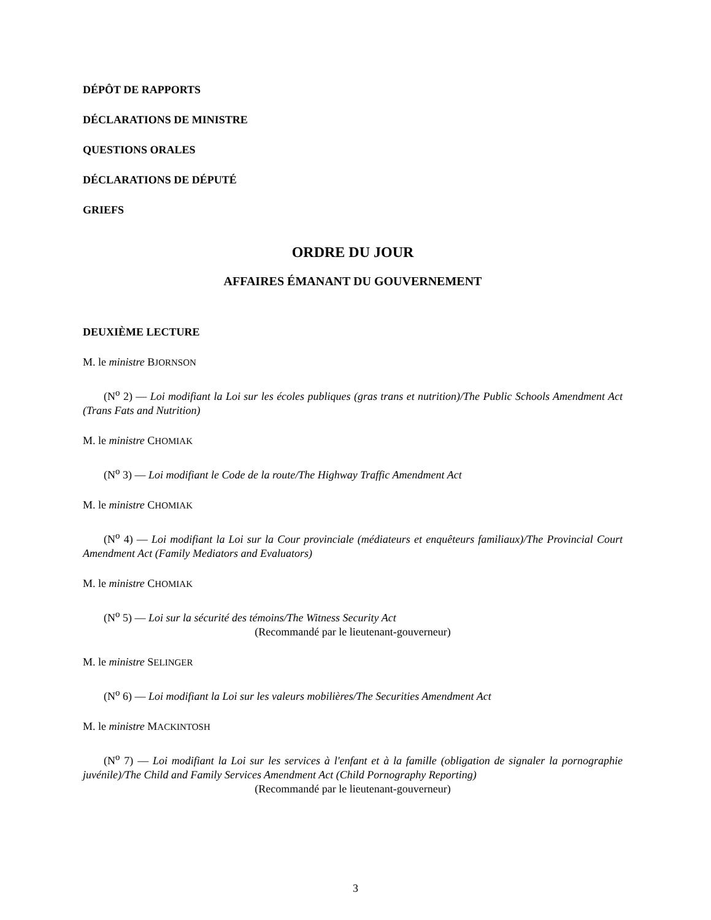DÉPÔT DE RAPPORTS
DÉCLARATIONS DE MINISTRE
QUESTIONS ORALES
DÉCLARATIONS DE DÉPUTÉ
GRIEFS
ORDRE DU JOUR
AFFAIRES ÉMANANT DU GOUVERNEMENT
DEUXIÈME LECTURE
M. le ministre BJORNSON
(N<sup>o</sup> 2) — Loi modifiant la Loi sur les écoles publiques (gras trans et nutrition)/The Public Schools Amendment Act (Trans Fats and Nutrition)
M. le ministre CHOMIAK
(N<sup>o</sup> 3) — Loi modifiant le Code de la route/The Highway Traffic Amendment Act
M. le ministre CHOMIAK
(N<sup>o</sup> 4) — Loi modifiant la Loi sur la Cour provinciale (médiateurs et enquêteurs familiaux)/The Provincial Court Amendment Act (Family Mediators and Evaluators)
M. le ministre CHOMIAK
(N<sup>o</sup> 5) — Loi sur la sécurité des témoins/The Witness Security Act
(Recommandé par le lieutenant-gouverneur)
M. le ministre SELINGER
(N<sup>o</sup> 6) — Loi modifiant la Loi sur les valeurs mobilières/The Securities Amendment Act
M. le ministre MACKINTOSH
(N<sup>o</sup> 7) — Loi modifiant la Loi sur les services à l'enfant et à la famille (obligation de signaler la pornographie juvénile)/The Child and Family Services Amendment Act (Child Pornography Reporting)
(Recommandé par le lieutenant-gouverneur)
3